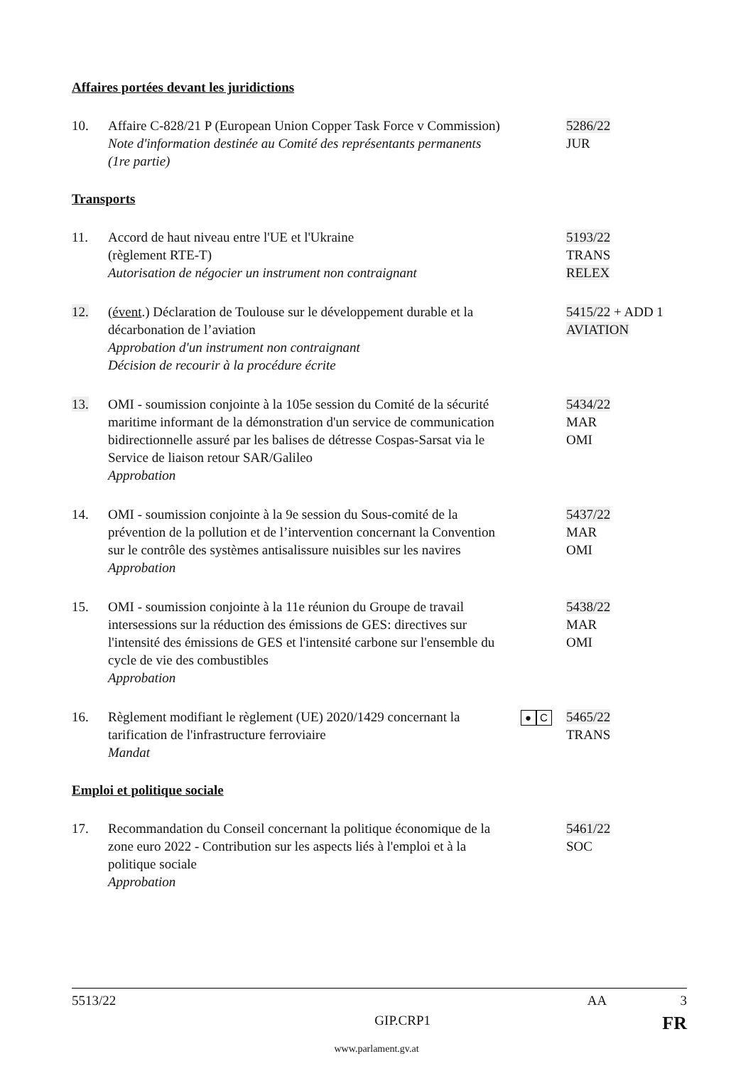Affaires portées devant les juridictions
10. Affaire C-828/21 P (European Union Copper Task Force v Commission)
Note d'information destinée au Comité des représentants permanents (1re partie)
5286/22
JUR
Transports
11. Accord de haut niveau entre l'UE et l'Ukraine
(règlement RTE-T)
Autorisation de négocier un instrument non contraignant
5193/22
TRANS
RELEX
12. (évent.) Déclaration de Toulouse sur le développement durable et la décarbonation de l’aviation
Approbation d'un instrument non contraignant
Décision de recourir à la procédure écrite
5415/22 + ADD 1
AVIATION
13. OMI - soumission conjointe à la 105e session du Comité de la sécurité maritime informant de la démonstration d'un service de communication bidirectionnelle assuré par les balises de détresse Cospas-Sarsat via le Service de liaison retour SAR/Galileo
Approbation
5434/22
MAR
OMI
14. OMI - soumission conjointe à la 9e session du Sous-comité de la prévention de la pollution et de l’intervention concernant la Convention sur le contrôle des systèmes antisalissure nuisibles sur les navires
Approbation
5437/22
MAR
OMI
15. OMI - soumission conjointe à la 11e réunion du Groupe de travail intersessions sur la réduction des émissions de GES: directives sur l'intensité des émissions de GES et l'intensité carbone sur l'ensemble du cycle de vie des combustibles
Approbation
5438/22
MAR
OMI
16. Règlement modifiant le règlement (UE) 2020/1429 concernant la tarification de l'infrastructure ferroviaire
Mandat
● C
5465/22
TRANS
Emploi et politique sociale
17. Recommandation du Conseil concernant la politique économique de la zone euro 2022 - Contribution sur les aspects liés à l'emploi et à la politique sociale
Approbation
5461/22
SOC
5513/22 AA 3
GIP.CRP1 FR
www.parlament.gv.at